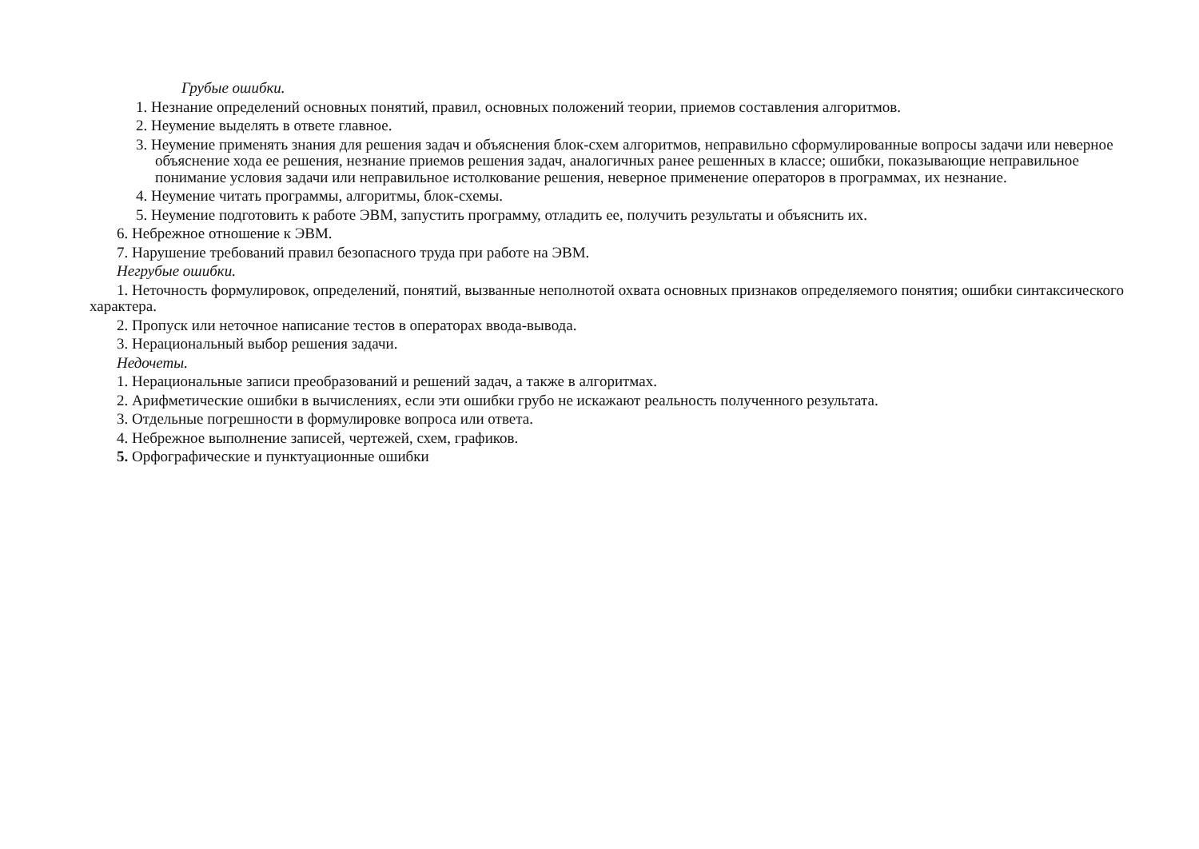Грубые ошибки.
1. Незнание определений основных понятий, правил, основных положений теории, приемов составления алгоритмов.
2. Неумение выделять в ответе главное.
3. Неумение применять знания для решения задач и объяснения блок-схем алгоритмов, неправильно сформулированные вопросы задачи или неверное объяснение хода ее решения, незнание приемов решения задач, аналогичных ранее решенных в классе; ошибки, показывающие неправильное понимание условия задачи или неправильное истолкование решения, неверное применение операторов в программах, их незнание.
4. Неумение читать программы, алгоритмы, блок-схемы.
5. Неумение подготовить к работе ЭВМ, запустить программу, отладить ее, получить результаты и объяснить их.
6. Небрежное отношение к ЭВМ.
7. Нарушение требований правил безопасного труда при работе на ЭВМ.
Негрубые ошибки.
1. Неточность формулировок, определений, понятий, вызванные неполнотой охвата основных признаков определяемого понятия; ошибки синтаксического характера.
2. Пропуск или неточное написание тестов в операторах ввода-вывода.
3. Нерациональный выбор решения задачи.
Недочеты.
1. Нерациональные записи преобразований и решений задач, а также в алгоритмах.
2. Арифметические ошибки в вычислениях, если эти ошибки грубо не искажают реальность полученного результата.
3. Отдельные погрешности в формулировке вопроса или ответа.
4. Небрежное выполнение записей, чертежей, схем, графиков.
5. Орфографические и пунктуационные ошибки